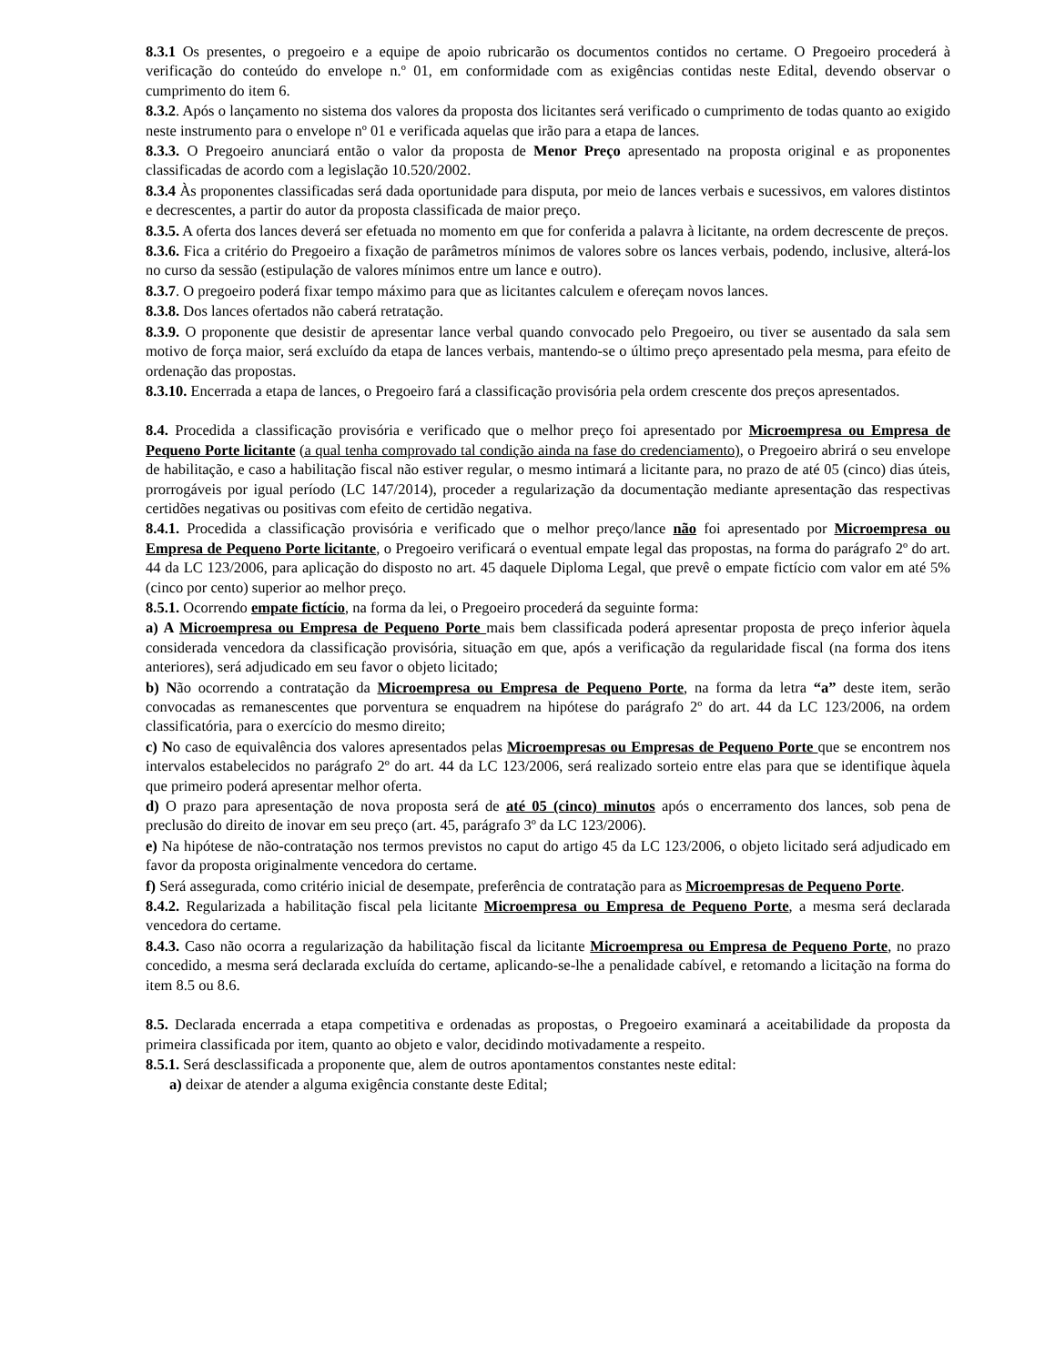8.3.1 Os presentes, o pregoeiro e a equipe de apoio rubricarão os documentos contidos no certame. O Pregoeiro procederá à verificação do conteúdo do envelope n.º 01, em conformidade com as exigências contidas neste Edital, devendo observar o cumprimento do item 6.
8.3.2. Após o lançamento no sistema dos valores da proposta dos licitantes será verificado o cumprimento de todas quanto ao exigido neste instrumento para o envelope nº 01 e verificada aquelas que irão para a etapa de lances.
8.3.3. O Pregoeiro anunciará então o valor da proposta de Menor Preço apresentado na proposta original e as proponentes classificadas de acordo com a legislação 10.520/2002.
8.3.4 Às proponentes classificadas será dada oportunidade para disputa, por meio de lances verbais e sucessivos, em valores distintos e decrescentes, a partir do autor da proposta classificada de maior preço.
8.3.5. A oferta dos lances deverá ser efetuada no momento em que for conferida a palavra à licitante, na ordem decrescente de preços.
8.3.6. Fica a critério do Pregoeiro a fixação de parâmetros mínimos de valores sobre os lances verbais, podendo, inclusive, alterá-los no curso da sessão (estipulação de valores mínimos entre um lance e outro).
8.3.7. O pregoeiro poderá fixar tempo máximo para que as licitantes calculem e ofereçam novos lances.
8.3.8. Dos lances ofertados não caberá retratação.
8.3.9. O proponente que desistir de apresentar lance verbal quando convocado pelo Pregoeiro, ou tiver se ausentado da sala sem motivo de força maior, será excluído da etapa de lances verbais, mantendo-se o último preço apresentado pela mesma, para efeito de ordenação das propostas.
8.3.10. Encerrada a etapa de lances, o Pregoeiro fará a classificação provisória pela ordem crescente dos preços apresentados.
8.4. Procedida a classificação provisória e verificado que o melhor preço foi apresentado por Microempresa ou Empresa de Pequeno Porte licitante (a qual tenha comprovado tal condição ainda na fase do credenciamento), o Pregoeiro abrirá o seu envelope de habilitação, e caso a habilitação fiscal não estiver regular, o mesmo intimará a licitante para, no prazo de até 05 (cinco) dias úteis, prorrogáveis por igual período (LC 147/2014), proceder a regularização da documentação mediante apresentação das respectivas certidões negativas ou positivas com efeito de certidão negativa.
8.4.1. Procedida a classificação provisória e verificado que o melhor preço/lance não foi apresentado por Microempresa ou Empresa de Pequeno Porte licitante, o Pregoeiro verificará o eventual empate legal das propostas, na forma do parágrafo 2º do art. 44 da LC 123/2006, para aplicação do disposto no art. 45 daquele Diploma Legal, que prevê o empate fictício com valor em até 5% (cinco por cento) superior ao melhor preço.
8.5.1. Ocorrendo empate fictício, na forma da lei, o Pregoeiro procederá da seguinte forma:
a) A Microempresa ou Empresa de Pequeno Porte mais bem classificada poderá apresentar proposta de preço inferior àquela considerada vencedora da classificação provisória, situação em que, após a verificação da regularidade fiscal (na forma dos itens anteriores), será adjudicado em seu favor o objeto licitado;
b) Não ocorrendo a contratação da Microempresa ou Empresa de Pequeno Porte, na forma da letra “a” deste item, serão convocadas as remanescentes que porventura se enquadrem na hipótese do parágrafo 2º do art. 44 da LC 123/2006, na ordem classificatória, para o exercício do mesmo direito;
c) No caso de equivalência dos valores apresentados pelas Microempresas ou Empresas de Pequeno Porte que se encontrem nos intervalos estabelecidos no parágrafo 2º do art. 44 da LC 123/2006, será realizado sorteio entre elas para que se identifique àquela que primeiro poderá apresentar melhor oferta.
d) O prazo para apresentação de nova proposta será de até 05 (cinco) minutos após o encerramento dos lances, sob pena de preclusão do direito de inovar em seu preço (art. 45, parágrafo 3º da LC 123/2006).
e) Na hipótese de não-contratação nos termos previstos no caput do artigo 45 da LC 123/2006, o objeto licitado será adjudicado em favor da proposta originalmente vencedora do certame.
f) Será assegurada, como critério inicial de desempate, preferência de contratação para as Microempresas de Pequeno Porte.
8.4.2. Regularizada a habilitação fiscal pela licitante Microempresa ou Empresa de Pequeno Porte, a mesma será declarada vencedora do certame.
8.4.3. Caso não ocorra a regularização da habilitação fiscal da licitante Microempresa ou Empresa de Pequeno Porte, no prazo concedido, a mesma será declarada excluída do certame, aplicando-se-lhe a penalidade cabível, e retomando a licitação na forma do item 8.5 ou 8.6.
8.5. Declarada encerrada a etapa competitiva e ordenadas as propostas, o Pregoeiro examinará a aceitabilidade da proposta da primeira classificada por item, quanto ao objeto e valor, decidindo motivadamente a respeito.
8.5.1. Será desclassificada a proponente que, alem de outros apontamentos constantes neste edital:
a) deixar de atender a alguma exigência constante deste Edital;